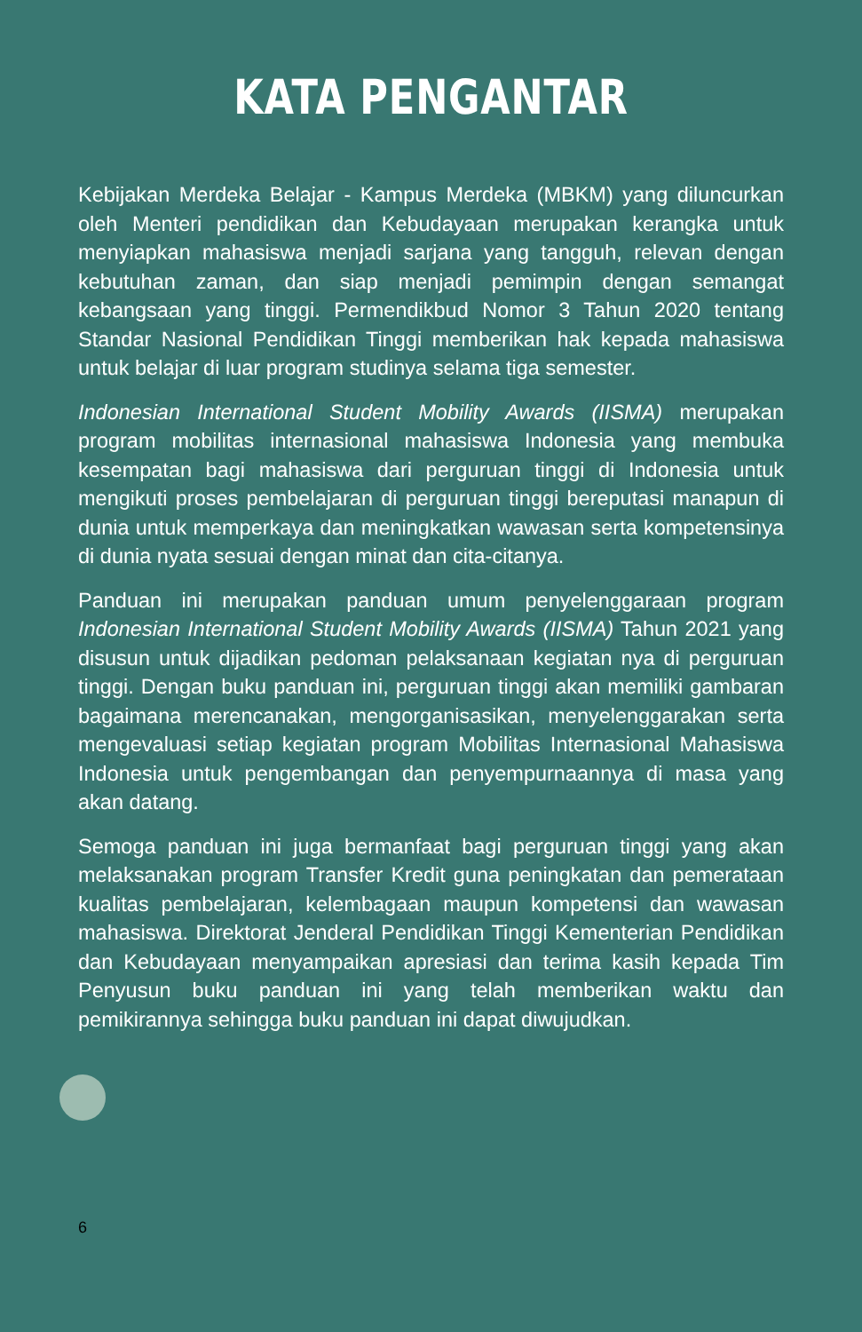KATA PENGANTAR
Kebijakan Merdeka Belajar - Kampus Merdeka (MBKM) yang diluncurkan oleh Menteri pendidikan dan Kebudayaan merupakan kerangka untuk menyiapkan mahasiswa menjadi sarjana yang tangguh, relevan dengan kebutuhan zaman, dan siap menjadi pemimpin dengan semangat kebangsaan yang tinggi. Permendikbud Nomor 3 Tahun 2020 tentang Standar Nasional Pendidikan Tinggi memberikan hak kepada mahasiswa untuk belajar di luar program studinya selama tiga semester.
Indonesian International Student Mobility Awards (IISMA) merupakan program mobilitas internasional mahasiswa Indonesia yang membuka kesempatan bagi mahasiswa dari perguruan tinggi di Indonesia untuk mengikuti proses pembelajaran di perguruan tinggi bereputasi manapun di dunia untuk memperkaya dan meningkatkan wawasan serta kompetensinya di dunia nyata sesuai dengan minat dan cita-citanya.
Panduan ini merupakan panduan umum penyelenggaraan program Indonesian International Student Mobility Awards (IISMA) Tahun 2021 yang disusun untuk dijadikan pedoman pelaksanaan kegiatan nya di perguruan tinggi. Dengan buku panduan ini, perguruan tinggi akan memiliki gambaran bagaimana merencanakan, mengorganisasikan, menyelenggarakan serta mengevaluasi setiap kegiatan program Mobilitas Internasional Mahasiswa Indonesia untuk pengembangan dan penyempurnaannya di masa yang akan datang.
Semoga panduan ini juga bermanfaat bagi perguruan tinggi yang akan melaksanakan program Transfer Kredit guna peningkatan dan pemerataan kualitas pembelajaran, kelembagaan maupun kompetensi dan wawasan mahasiswa. Direktorat Jenderal Pendidikan Tinggi Kementerian Pendidikan dan Kebudayaan menyampaikan apresiasi dan terima kasih kepada Tim Penyusun buku panduan ini yang telah memberikan waktu dan pemikirannya sehingga buku panduan ini dapat diwujudkan.
6